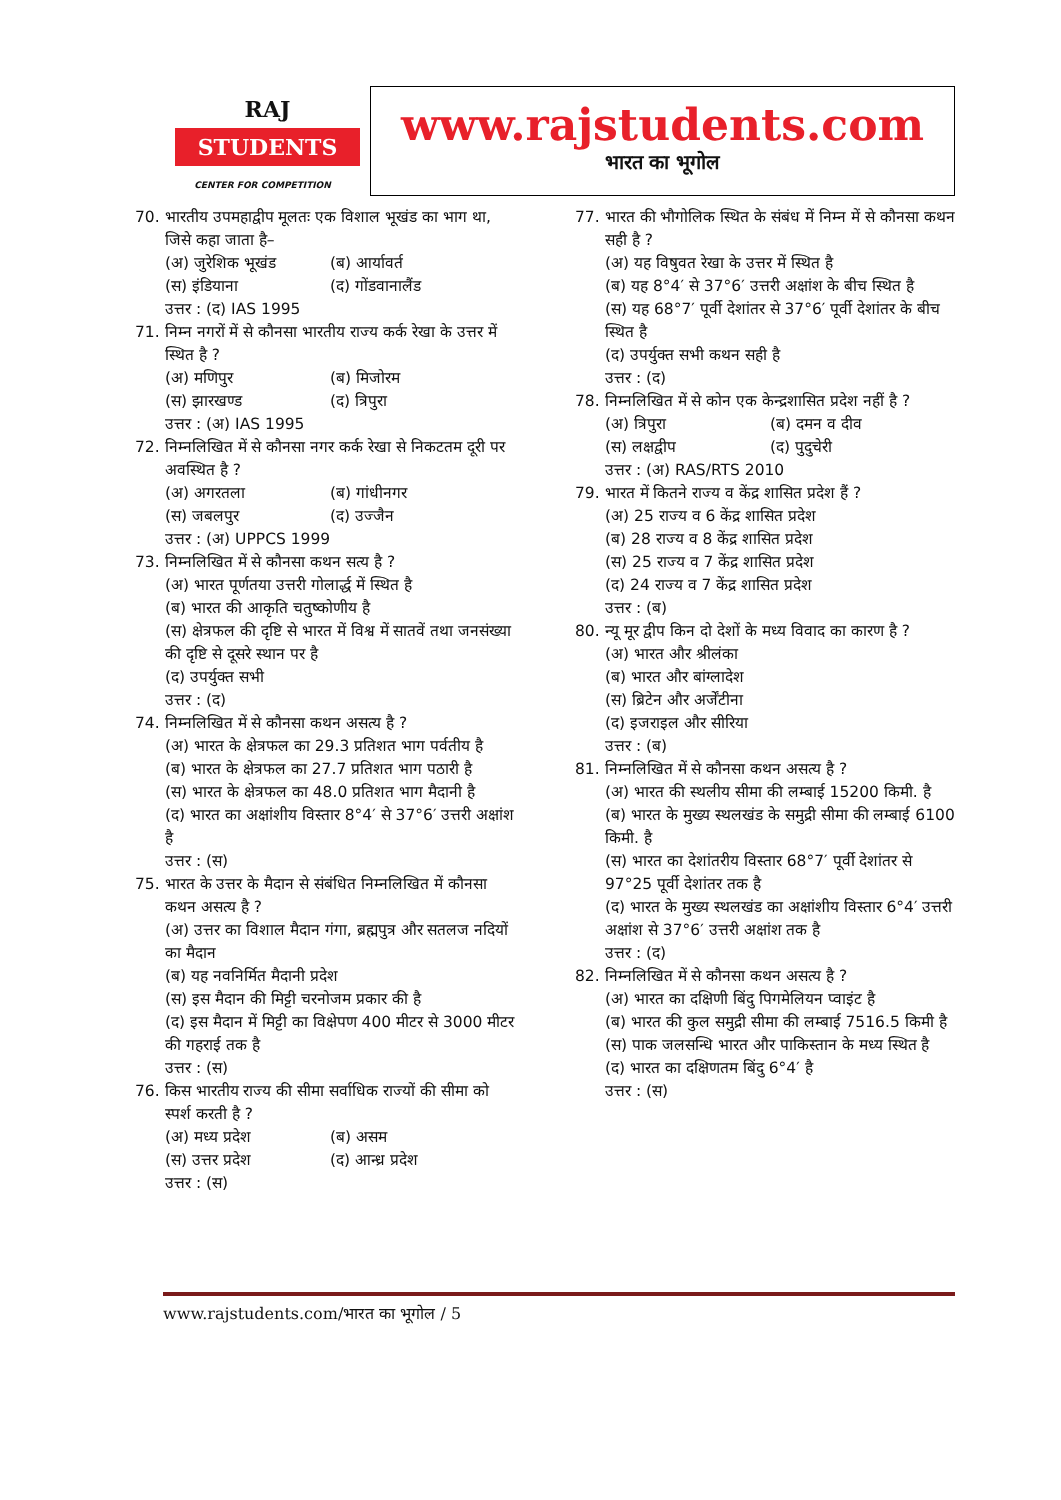RAJ
STUDENTS
CENTER FOR COMPETITION
www.rajstudents.com
भारत का भूगोल
70. भारतीय उपमहाद्वीप मूलतः एक विशाल भूखंड का भाग था, जिसे कहा जाता है–
(अ) जुरेशिक भूखंड (ब) आर्यावर्त
(स) इंडियाना (द) गोंडवानालैंड
उत्तर : (द) IAS 1995
71. निम्न नगरों में से कौनसा भारतीय राज्य कर्क रेखा के उत्तर में स्थित है ?
(अ) मणिपुर (ब) मिजोरम
(स) झारखण्ड (द) त्रिपुरा
उत्तर : (अ) IAS 1995
72. निम्नलिखित में से कौनसा नगर कर्क रेखा से निकटतम दूरी पर अवस्थित है ?
(अ) अगरतला (ब) गांधीनगर
(स) जबलपुर (द) उज्जैन
उत्तर : (अ) UPPCS 1999
73. निम्नलिखित में से कौनसा कथन सत्य है ?
(अ) भारत पूर्णतया उत्तरी गोलार्द्ध में स्थित है
(ब) भारत की आकृति चतुष्कोणीय है
(स) क्षेत्रफल की दृष्टि से भारत में विश्व में सातवें तथा जनसंख्या की दृष्टि से दूसरे स्थान पर है
(द) उपर्युक्त सभी
उत्तर : (द)
74. निम्नलिखित में से कौनसा कथन असत्य है ?
(अ) भारत के क्षेत्रफल का 29.3 प्रतिशत भाग पर्वतीय है
(ब) भारत के क्षेत्रफल का 27.7 प्रतिशत भाग पठारी है
(स) भारत के क्षेत्रफल का 48.0 प्रतिशत भाग मैदानी है
(द) भारत का अक्षांशीय विस्तार 8°4′ से 37°6′ उत्तरी अक्षांश है
उत्तर : (स)
75. भारत के उत्तर के मैदान से संबंधित निम्नलिखित में कौनसा कथन असत्य है ?
(अ) उत्तर का विशाल मैदान गंगा, ब्रह्मपुत्र और सतलज नदियों का मैदान
(ब) यह नवनिर्मित मैदानी प्रदेश
(स) इस मैदान की मिट्टी चरनोजम प्रकार की है
(द) इस मैदान में मिट्टी का विक्षेपण 400 मीटर से 3000 मीटर की गहराई तक है
उत्तर : (स)
76. किस भारतीय राज्य की सीमा सर्वाधिक राज्यों की सीमा को स्पर्श करती है ?
(अ) मध्य प्रदेश (ब) असम
(स) उत्तर प्रदेश (द) आन्ध्र प्रदेश
उत्तर : (स)
77. भारत की भौगोलिक स्थित के संबंध में निम्न में से कौनसा कथन सही है ?
(अ) यह विषुवत रेखा के उत्तर में स्थित है
(ब) यह 8°4′ से 37°6′ उत्तरी अक्षांश के बीच स्थित है
(स) यह 68°7′ पूर्वी देशांतर से 37°6′ पूर्वी देशांतर के बीच स्थित है
(द) उपर्युक्त सभी कथन सही है
उत्तर : (द)
78. निम्नलिखित में से कोन एक केन्द्रशासित प्रदेश नहीं है ?
(अ) त्रिपुरा (ब) दमन व दीव
(स) लक्षद्वीप (द) पुदुचेरी
उत्तर : (अ) RAS/RTS 2010
79. भारत में कितने राज्य व केंद्र शासित प्रदेश हैं ?
(अ) 25 राज्य व 6 केंद्र शासित प्रदेश
(ब) 28 राज्य व 8 केंद्र शासित प्रदेश
(स) 25 राज्य व 7 केंद्र शासित प्रदेश
(द) 24 राज्य व 7 केंद्र शासित प्रदेश
उत्तर : (ब)
80. न्यू मूर द्वीप किन दो देशों के मध्य विवाद का कारण है ?
(अ) भारत और श्रीलंका
(ब) भारत और बांग्लादेश
(स) ब्रिटेन और अर्जेंटीना
(द) इजराइल और सीरिया
उत्तर : (ब)
81. निम्नलिखित में से कौनसा कथन असत्य है ?
(अ) भारत की स्थलीय सीमा की लम्बाई 15200 किमी. है
(ब) भारत के मुख्य स्थलखंड के समुद्री सीमा की लम्बाई 6100 किमी. है
(स) भारत का देशांतरीय विस्तार 68°7′ पूर्वी देशांतर से 97°25 पूर्वी देशांतर तक है
(द) भारत के मुख्य स्थलखंड का अक्षांशीय विस्तार 6°4′ उत्तरी अक्षांश से 37°6′ उत्तरी अक्षांश तक है
उत्तर : (द)
82. निम्नलिखित में से कौनसा कथन असत्य है ?
(अ) भारत का दक्षिणी बिंदु पिगमेलियन प्वाइंट है
(ब) भारत की कुल समुद्री सीमा की लम्बाई 7516.5 किमी है
(स) पाक जलसन्धि भारत और पाकिस्तान के मध्य स्थित है
(द) भारत का दक्षिणतम बिंदु 6°4′ है
उत्तर : (स)
www.rajstudents.com/भारत का भूगोल / 5